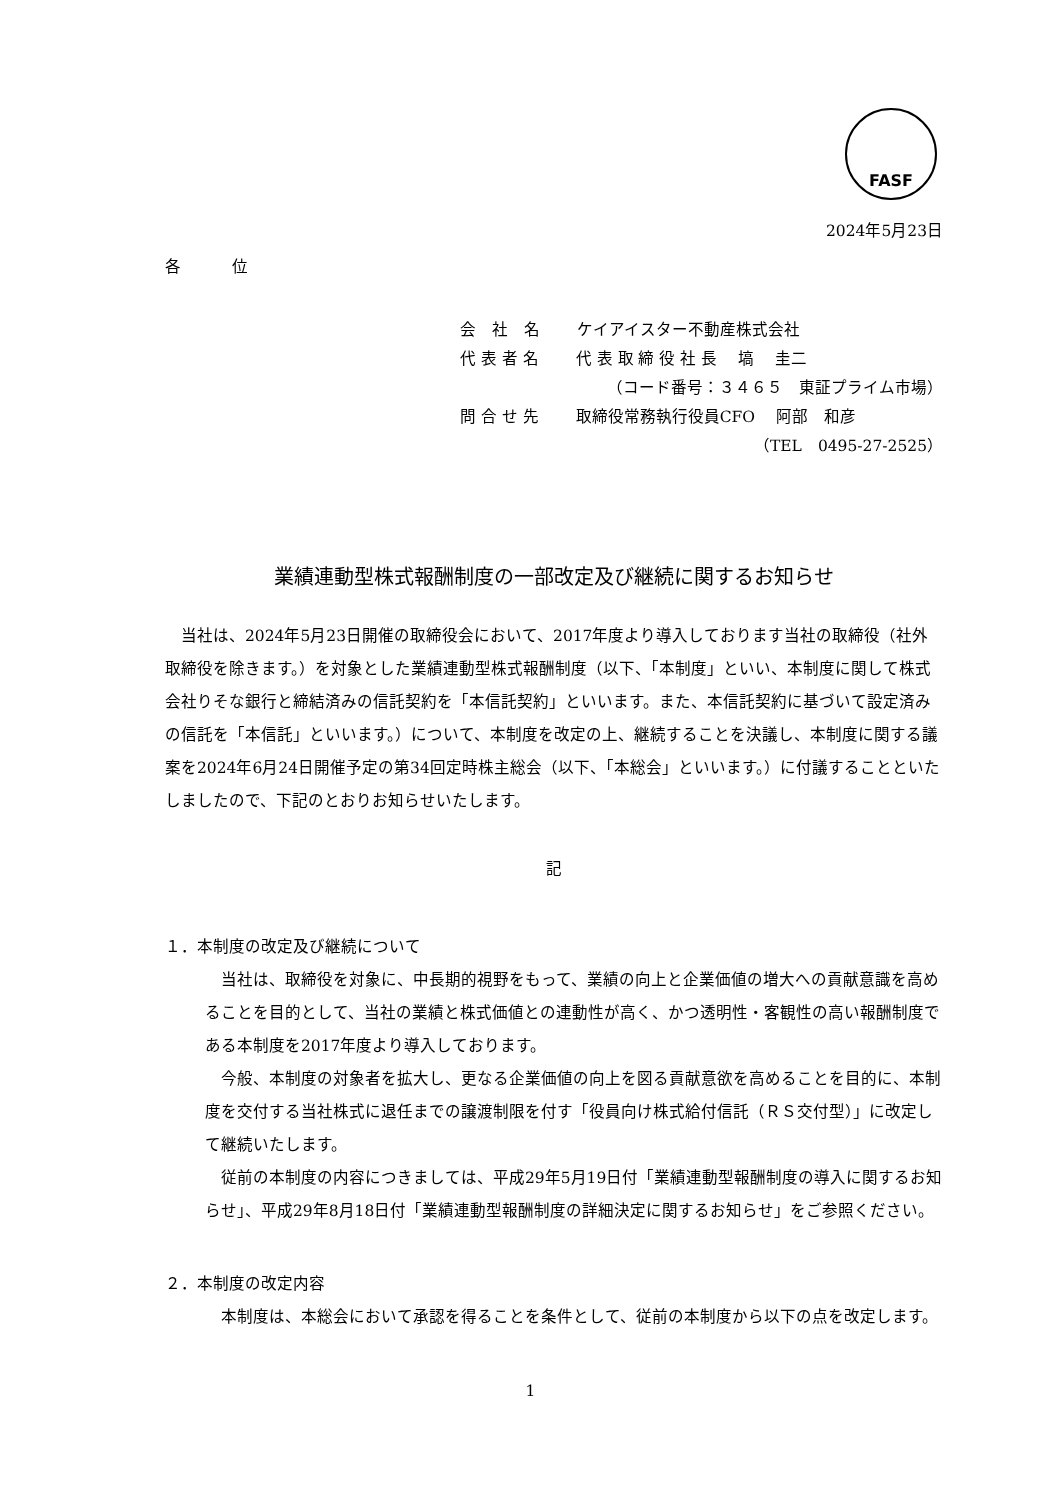FASF
2024年5月23日
各 位
会　社　名　　 ケイアイスター不動産株式会社
代 表 者 名　　 代 表 取 締 役 社 長　 塙　 圭二
（コード番号：３４６５　東証プライム市場）
問 合 せ 先　　 取締役常務執行役員CFO　 阿部　和彦
（TEL　0495-27-2525）
業績連動型株式報酬制度の一部改定及び継続に関するお知らせ
　当社は、2024年5月23日開催の取締役会において、2017年度より導入しております当社の取締役（社外取締役を除きます。）を対象とした業績連動型株式報酬制度（以下、「本制度」といい、本制度に関して株式会社りそな銀行と締結済みの信託契約を「本信託契約」といいます。また、本信託契約に基づいて設定済みの信託を「本信託」といいます。）について、本制度を改定の上、継続することを決議し、本制度に関する議案を2024年6月24日開催予定の第34回定時株主総会（以下、「本総会」といいます。）に付議することといたしましたので、下記のとおりお知らせいたします。
記
１．本制度の改定及び継続について
　当社は、取締役を対象に、中長期的視野をもって、業績の向上と企業価値の増大への貢献意識を高めることを目的として、当社の業績と株式価値との連動性が高く、かつ透明性・客観性の高い報酬制度である本制度を2017年度より導入しております。
　今般、本制度の対象者を拡大し、更なる企業価値の向上を図る貢献意欲を高めることを目的に、本制度を交付する当社株式に退任までの譲渡制限を付す「役員向け株式給付信託（ＲＳ交付型）」に改定して継続いたします。
　従前の本制度の内容につきましては、平成29年5月19日付「業績連動型報酬制度の導入に関するお知らせ」、平成29年8月18日付「業績連動型報酬制度の詳細決定に関するお知らせ」をご参照ください。
２．本制度の改定内容
　本制度は、本総会において承認を得ることを条件として、従前の本制度から以下の点を改定します。
1